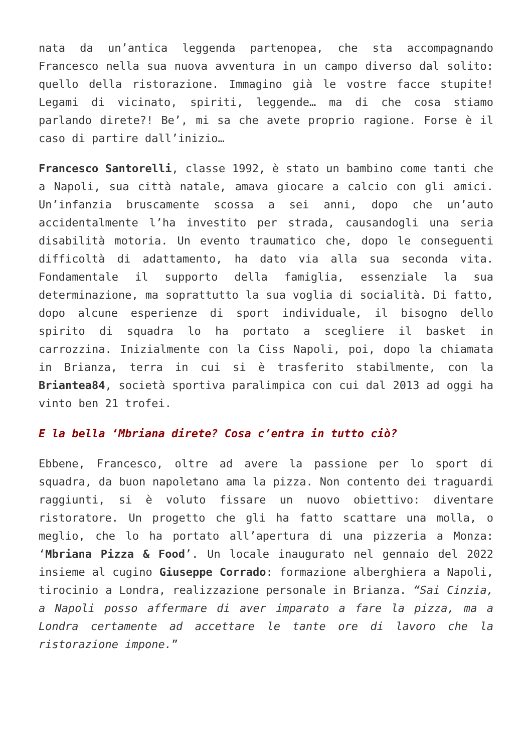nata da un’antica leggenda partenopea, che sta accompagnando Francesco nella sua nuova avventura in un campo diverso dal solito: quello della ristorazione. Immagino già le vostre facce stupite! Legami di vicinato, spiriti, leggende… ma di che cosa stiamo parlando direte?! Be’, mi sa che avete proprio ragione. Forse è il caso di partire dall’inizio…
Francesco Santorelli, classe 1992, è stato un bambino come tanti che a Napoli, sua città natale, amava giocare a calcio con gli amici. Un’infanzia bruscamente scossa a sei anni, dopo che un’auto accidentalmente l’ha investito per strada, causandogli una seria disabilità motoria. Un evento traumatico che, dopo le conseguenti difficoltà di adattamento, ha dato via alla sua seconda vita. Fondamentale il supporto della famiglia, essenziale la sua determinazione, ma soprattutto la sua voglia di socialità. Di fatto, dopo alcune esperienze di sport individuale, il bisogno dello spirito di squadra lo ha portato a scegliere il basket in carrozzina. Inizialmente con la Ciss Napoli, poi, dopo la chiamata in Brianza, terra in cui si è trasferito stabilmente, con la Briantea84, società sportiva paralimpica con cui dal 2013 ad oggi ha vinto ben 21 trofei.
E la bella ‘Mbriana direte? Cosa c’entra in tutto ciò?
Ebbene, Francesco, oltre ad avere la passione per lo sport di squadra, da buon napoletano ama la pizza. Non contento dei traguardi raggiunti, si è voluto fissare un nuovo obiettivo: diventare ristoratore. Un progetto che gli ha fatto scattare una molla, o meglio, che lo ha portato all’apertura di una pizzeria a Monza: ‘Mbriana Pizza & Food’. Un locale inaugurato nel gennaio del 2022 insieme al cugino Giuseppe Corrado: formazione alberghiera a Napoli, tirocinio a Londra, realizzazione personale in Brianza. “Sai Cinzia, a Napoli posso affermare di aver imparato a fare la pizza, ma a Londra certamente ad accettare le tante ore di lavoro che la ristorazione impone.”